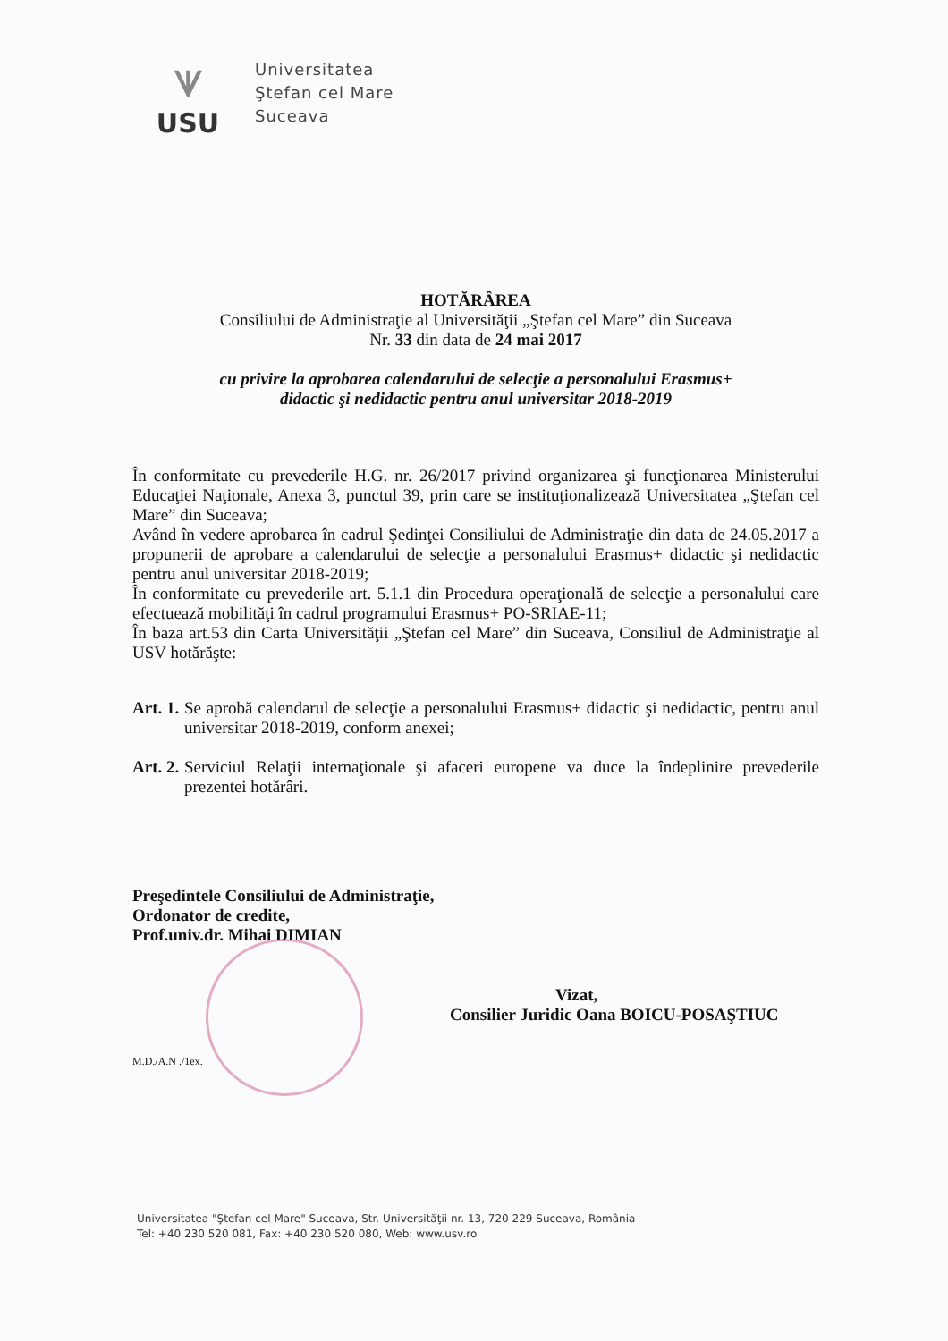ᗐ
USU
Universitatea
Ştefan cel Mare
Suceava
HOTĂRÂREA
Consiliului de Administraţie al Universităţii „Ştefan cel Mare” din Suceava
Nr. 33 din data de 24 mai 2017
cu privire la aprobarea calendarului de selecţie a personalului Erasmus+
didactic şi nedidactic pentru anul universitar 2018-2019
În conformitate cu prevederile H.G. nr. 26/2017 privind organizarea şi funcţionarea Ministerului Educaţiei Naţionale, Anexa 3, punctul 39, prin care se instituţionalizează Universitatea „Ştefan cel Mare” din Suceava;
Având în vedere aprobarea în cadrul Şedinţei Consiliului de Administraţie din data de 24.05.2017 a propunerii de aprobare a calendarului de selecţie a personalului Erasmus+ didactic şi nedidactic pentru anul universitar 2018-2019;
În conformitate cu prevederile art. 5.1.1 din Procedura operaţională de selecţie a personalului care efectuează mobilităţi în cadrul programului Erasmus+ PO-SRIAE-11;
În baza art.53 din Carta Universităţii „Ştefan cel Mare” din Suceava, Consiliul de Administraţie al USV hotărăşte:
Art. 1.
Se aprobă calendarul de selecţie a personalului Erasmus+ didactic şi nedidactic, pentru anul universitar 2018-2019, conform anexei;
Art. 2.
Serviciul Relaţii internaţionale şi afaceri europene va duce la îndeplinire prevederile prezentei hotărâri.
Preşedintele Consiliului de Administraţie,
Ordonator de credite,
Prof.univ.dr. Mihai DIMIAN
Vizat,
Consilier Juridic Oana BOICU-POSAŞTIUC
M.D./A.N ./1ex.
Universitatea "Ştefan cel Mare" Suceava, Str. Universităţii nr. 13, 720 229 Suceava, România
Tel: +40 230 520 081, Fax: +40 230 520 080, Web: www.usv.ro